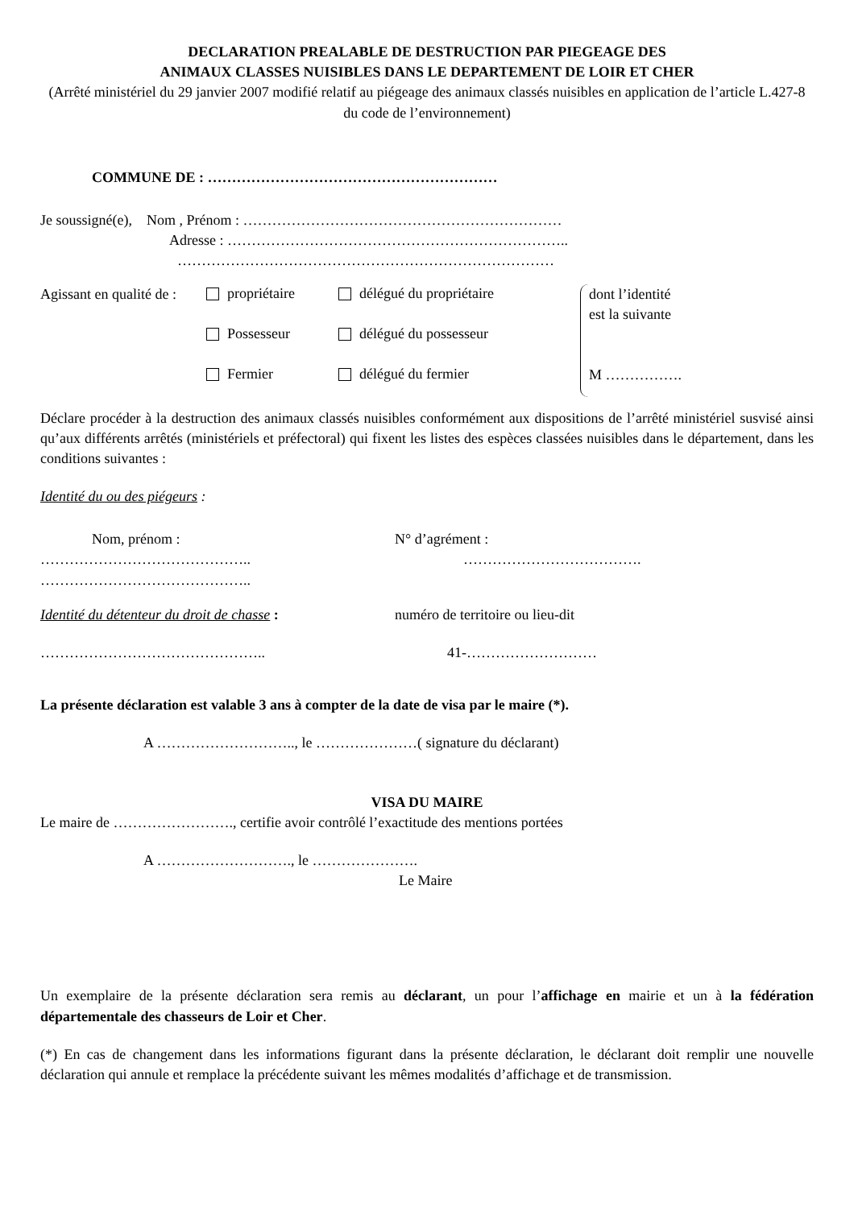DECLARATION PREALABLE DE DESTRUCTION PAR PIEGEAGE DES
ANIMAUX CLASSES NUISIBLES DANS LE DEPARTEMENT DE LOIR ET CHER
(Arrêté ministériel du 29 janvier 2007 modifié relatif au piégeage des animaux classés nuisibles en application de l’article L.427-8 du code de l’environnement)
COMMUNE DE : ……………………………………………………
Je soussigné(e), Nom , Prénom : …………………………………………………………
Adresse : ……………………………………………………………..
……………………………………………………………………
Agissant en qualité de :
propriétaire
Possesseur
Fermier
délégué du propriétaire
délégué du possesseur
délégué du fermier
dont l’identité
est la suivante
M …………….
Déclare procéder à la destruction des animaux classés nuisibles conformément aux dispositions de l’arrêté ministériel susvisé ainsi qu’aux différents arrêtés (ministériels et préfectoral) qui fixent les listes des espèces classées nuisibles dans le département, dans les conditions suivantes :
Identité du ou des piégeurs :
Nom, prénom : N° d’agrément :
……………………………………..
……………………………………..
……………………………….
Identité du détenteur du droit de chasse :
numéro de territoire ou lieu-dit
……………………………………….. 41-………………………
La présente déclaration est valable 3 ans à compter de la date de visa par le maire (*).
A ……………………….., le …………………( signature du déclarant)
VISA DU MAIRE
Le maire de ……………………., certifie avoir contrôlé l’exactitude des mentions portées
A ………………………., le ………………….
Le Maire
Un exemplaire de la présente déclaration sera remis au déclarant, un pour l’affichage en mairie et un à la fédération départementale des chasseurs de Loir et Cher.
(*) En cas de changement dans les informations figurant dans la présente déclaration, le déclarant doit remplir une nouvelle déclaration qui annule et remplace la précédente suivant les mêmes modalités d’affichage et de transmission.